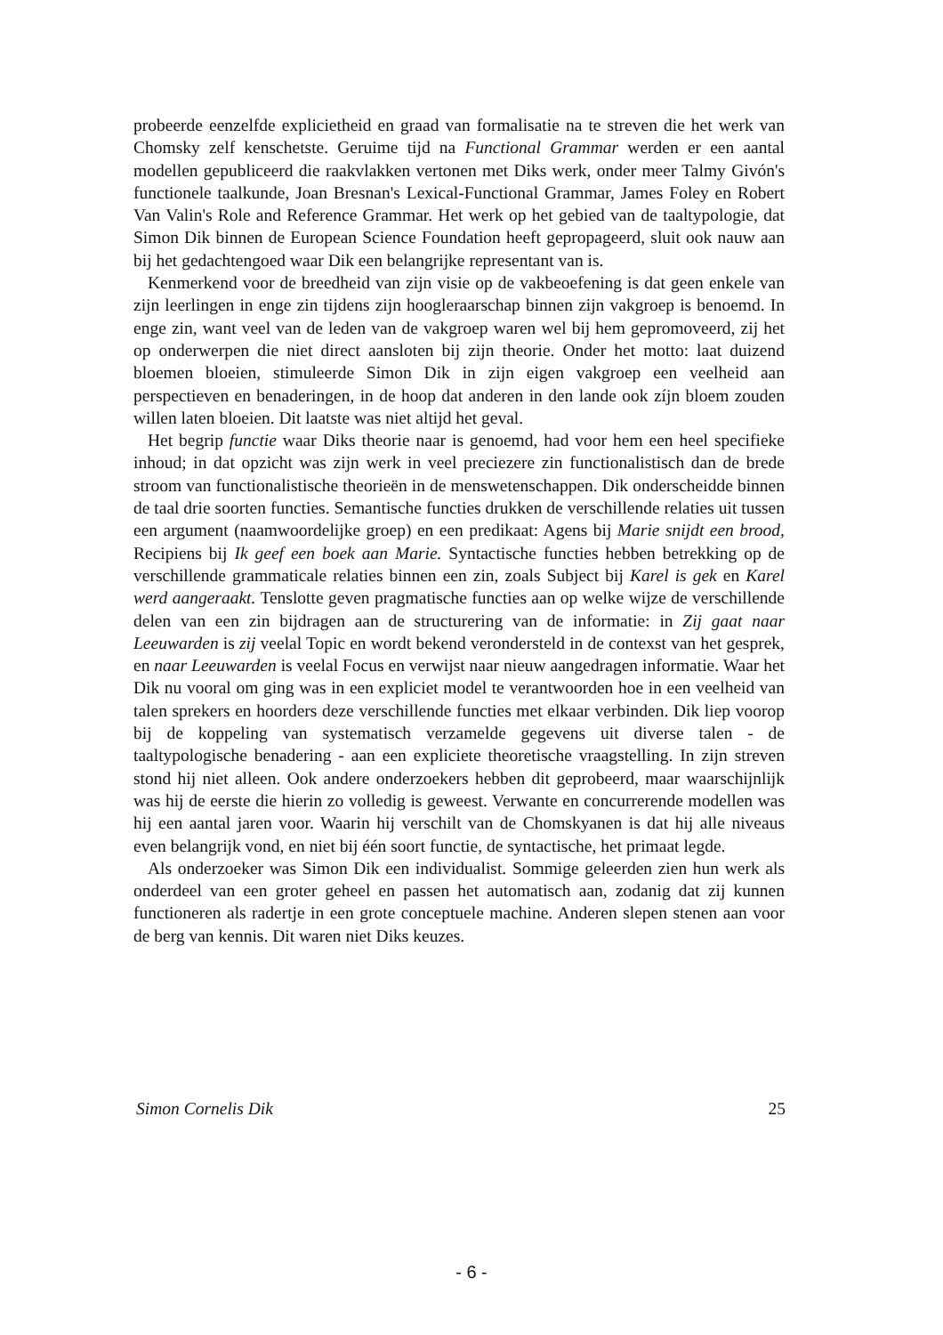probeerde eenzelfde explicietheid en graad van formalisatie na te streven die het werk van Chomsky zelf kenschetste. Geruime tijd na Functional Grammar werden er een aantal modellen gepubliceerd die raakvlakken vertonen met Diks werk, onder meer Talmy Givón's functionele taalkunde, Joan Bresnan's Lexical-Functional Grammar, James Foley en Robert Van Valin's Role and Reference Grammar. Het werk op het gebied van de taaltypologie, dat Simon Dik binnen de European Science Foundation heeft gepropageerd, sluit ook nauw aan bij het gedachtengoed waar Dik een belangrijke representant van is.
Kenmerkend voor de breedheid van zijn visie op de vakbeoefening is dat geen enkele van zijn leerlingen in enge zin tijdens zijn hoogleraarschap binnen zijn vakgroep is benoemd. In enge zin, want veel van de leden van de vakgroep waren wel bij hem gepromoveerd, zij het op onderwerpen die niet direct aansloten bij zijn theorie. Onder het motto: laat duizend bloemen bloeien, stimuleerde Simon Dik in zijn eigen vakgroep een veelheid aan perspectieven en benaderingen, in de hoop dat anderen in den lande ook zíjn bloem zouden willen laten bloeien. Dit laatste was niet altijd het geval.
Het begrip functie waar Diks theorie naar is genoemd, had voor hem een heel specifieke inhoud; in dat opzicht was zijn werk in veel preciezere zin functionalistisch dan de brede stroom van functionalistische theorieën in de menswetenschappen. Dik onderscheidde binnen de taal drie soorten functies. Semantische functies drukken de verschillende relaties uit tussen een argument (naamwoordelijke groep) en een predikaat: Agens bij Marie snijdt een brood, Recipiens bij Ik geef een boek aan Marie. Syntactische functies hebben betrekking op de verschillende grammaticale relaties binnen een zin, zoals Subject bij Karel is gek en Karel werd aangeraakt. Tenslotte geven pragmatische functies aan op welke wijze de verschillende delen van een zin bijdragen aan de structurering van de informatie: in Zij gaat naar Leeuwarden is zij veelal Topic en wordt bekend verondersteld in de contexst van het gesprek, en naar Leeuwarden is veelal Focus en verwijst naar nieuw aangedragen informatie. Waar het Dik nu vooral om ging was in een expliciet model te verantwoorden hoe in een veelheid van talen sprekers en hoorders deze verschillende functies met elkaar verbinden. Dik liep voorop bij de koppeling van systematisch verzamelde gegevens uit diverse talen - de taaltypologische benadering - aan een expliciete theoretische vraagstelling. In zijn streven stond hij niet alleen. Ook andere onderzoekers hebben dit geprobeerd, maar waarschijnlijk was hij de eerste die hierin zo volledig is geweest. Verwante en concurrerende modellen was hij een aantal jaren voor. Waarin hij verschilt van de Chomskyanen is dat hij alle niveaus even belangrijk vond, en niet bij één soort functie, de syntactische, het primaat legde.
Als onderzoeker was Simon Dik een individualist. Sommige geleerden zien hun werk als onderdeel van een groter geheel en passen het automatisch aan, zodanig dat zij kunnen functioneren als radertje in een grote conceptuele machine. Anderen slepen stenen aan voor de berg van kennis. Dit waren niet Diks keuzes.
Simon Cornelis Dik 25
- 6 -